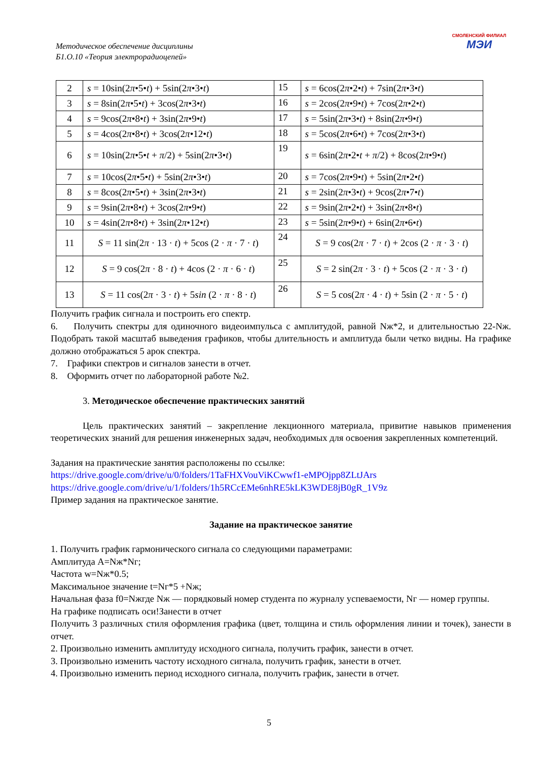Методическое обеспечение дисциплины
Б1.О.10 «Теория электрорадиоцепей»
СМОЛЕНСКИЙ ФИЛИАЛ
МЭИ
| 2 | s = 10sin(2 π •5• t ) + 5sin(2 π •3• t ) | 15 | s = 6cos(2 π •2• t ) + 7sin(2 π •3• t ) |
| 3 | s = 8sin(2 π •5• t ) + 3cos(2 π •3• t ) | 16 | s = 2cos(2 π •9• t ) + 7cos(2 π •2• t ) |
| 4 | s = 9cos(2 π •8• t ) + 3sin(2 π •9• t ) | 17 | s = 5sin(2 π •3• t ) + 8sin(2 π •9• t ) |
| 5 | s = 4cos(2 π •8• t ) + 3cos(2 π •12• t ) | 18 | s = 5cos(2 π •6• t ) + 7cos(2 π •3• t ) |
| 6 | s = 10sin(2 π •5• t + π /2) + 5sin(2 π •3• t ) | 19 | s = 6sin(2 π •2• t + π /2) + 8cos(2 π •9• t ) |
| 7 | s = 10cos(2 π •5• t ) + 5sin(2 π •3• t ) | 20 | s = 7cos(2 π •9• t ) + 5sin(2 π •2• t ) |
| 8 | s = 8cos(2 π •5• t ) + 3sin(2 π •3• t ) | 21 | s = 2sin(2 π •3• t ) + 9cos(2 π •7• t ) |
| 9 | s = 9sin(2 π •8• t ) + 3cos(2 π •9• t ) | 22 | s = 9sin(2 π •2• t ) + 3sin(2 π •8• t ) |
| 10 | s = 4sin(2 π •8• t ) + 3sin(2 π •12• t ) | 23 | s = 5sin(2 π •9• t ) + 6sin(2 π •6• t ) |
| 11 | S = 11 sin(2 π · 13 · t ) + 5cos (2 · π · 7 · t ) | 24 | S = 9 cos(2 π · 7 · t ) + 2cos (2 · π · 3 · t ) |
| 12 | S = 9 cos(2 π · 8 · t ) + 4cos (2 · π · 6 · t ) | 25 | S = 2 sin(2 π · 3 · t ) + 5cos (2 · π · 3 · t ) |
| 13 | S = 11 cos(2 π · 3 · t ) + 5 sin (2 · π · 8 · t ) | 26 | S = 5 cos(2 π · 4 · t ) + 5sin (2 · π · 5 · t ) |
Получить график сигнала и построить его спектр.
6. Получить спектры для одиночного видеоимпульса с амплитудой, равной Nж*2, и длительностью 22-Nж. Подобрать такой масштаб выведения графиков, чтобы длительность и амплитуда были четко видны. На графике должно отображаться 5 арок спектра.
7. Графики спектров и сигналов занести в отчет.
8. Оформить отчет по лабораторной работе №2.
3. Методическое обеспечение практических занятий
Цель практических занятий – закрепление лекционного материала, привитие навыков применения теоретических знаний для решения инженерных задач, необходимых для освоения закрепленных компетенций.
Задания на практические занятия расположены по ссылке:
https://drive.google.com/drive/u/0/folders/1TaFHXVouViKCwwf1-eMPOjpp8ZLtJArs
https://drive.google.com/drive/u/1/folders/1h5RCcEMe6nhRE5kLK3WDE8jB0gR_1V9z
Пример задания на практическое занятие.
Задание на практическое занятие
1. Получить график гармонического сигнала со следующими параметрами:
Амплитуда A=Nж*Nг;
Частота w=Nж*0.5;
Максимальное значение t=Nг*5 +Nж;
Начальная фаза f0=Nжгде Nж — порядковый номер студента по журналу успеваемости, Nг — номер группы.
На графике подписать оси!Занести в отчет
Получить 3 различных стиля оформления графика (цвет, толщина и стиль оформления линии и точек), занести в отчет.
2. Произвольно изменить амплитуду исходного сигнала, получить график, занести в отчет.
3. Произвольно изменить частоту исходного сигнала, получить график, занести в отчет.
4. Произвольно изменить период исходного сигнала, получить график, занести в отчет.
5